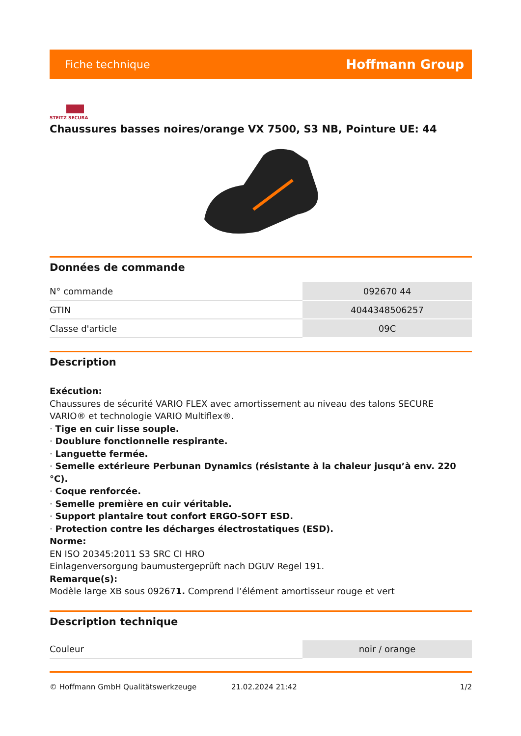Fiche technique Hoffmann Group
STEITZ SECURA
Chaussures basses noires/orange VX 7500, S3 NB, Pointure UE: 44
Données de commande
| N° commande | 092670 44 |
| GTIN | 4044348506257 |
| Classe d'article | 09C |
Description
Exécution:
Chaussures de sécurité VARIO FLEX avec amortissement au niveau des talons SECURE VARIO® et technologie VARIO Multiflex®.
· Tige en cuir lisse souple.
· Doublure fonctionnelle respirante.
· Languette fermée.
· Semelle extérieure Perbunan Dynamics (résistante à la chaleur jusqu’à env. 220 °C).
· Coque renforcée.
· Semelle première en cuir véritable.
· Support plantaire tout confort ERGO-SOFT ESD.
· Protection contre les décharges électrostatiques (ESD).
Norme:
EN ISO 20345:2011 S3 SRC CI HRO
Einlagenversorgung baumustergeprüft nach DGUV Regel 191.
Remarque(s):
Modèle large XB sous 092671. Comprend l’élément amortisseur rouge et vert
Description technique
| Couleur | noir / orange |
© Hoffmann GmbH Qualitätswerkzeuge 21.02.2024 21:42 1/2